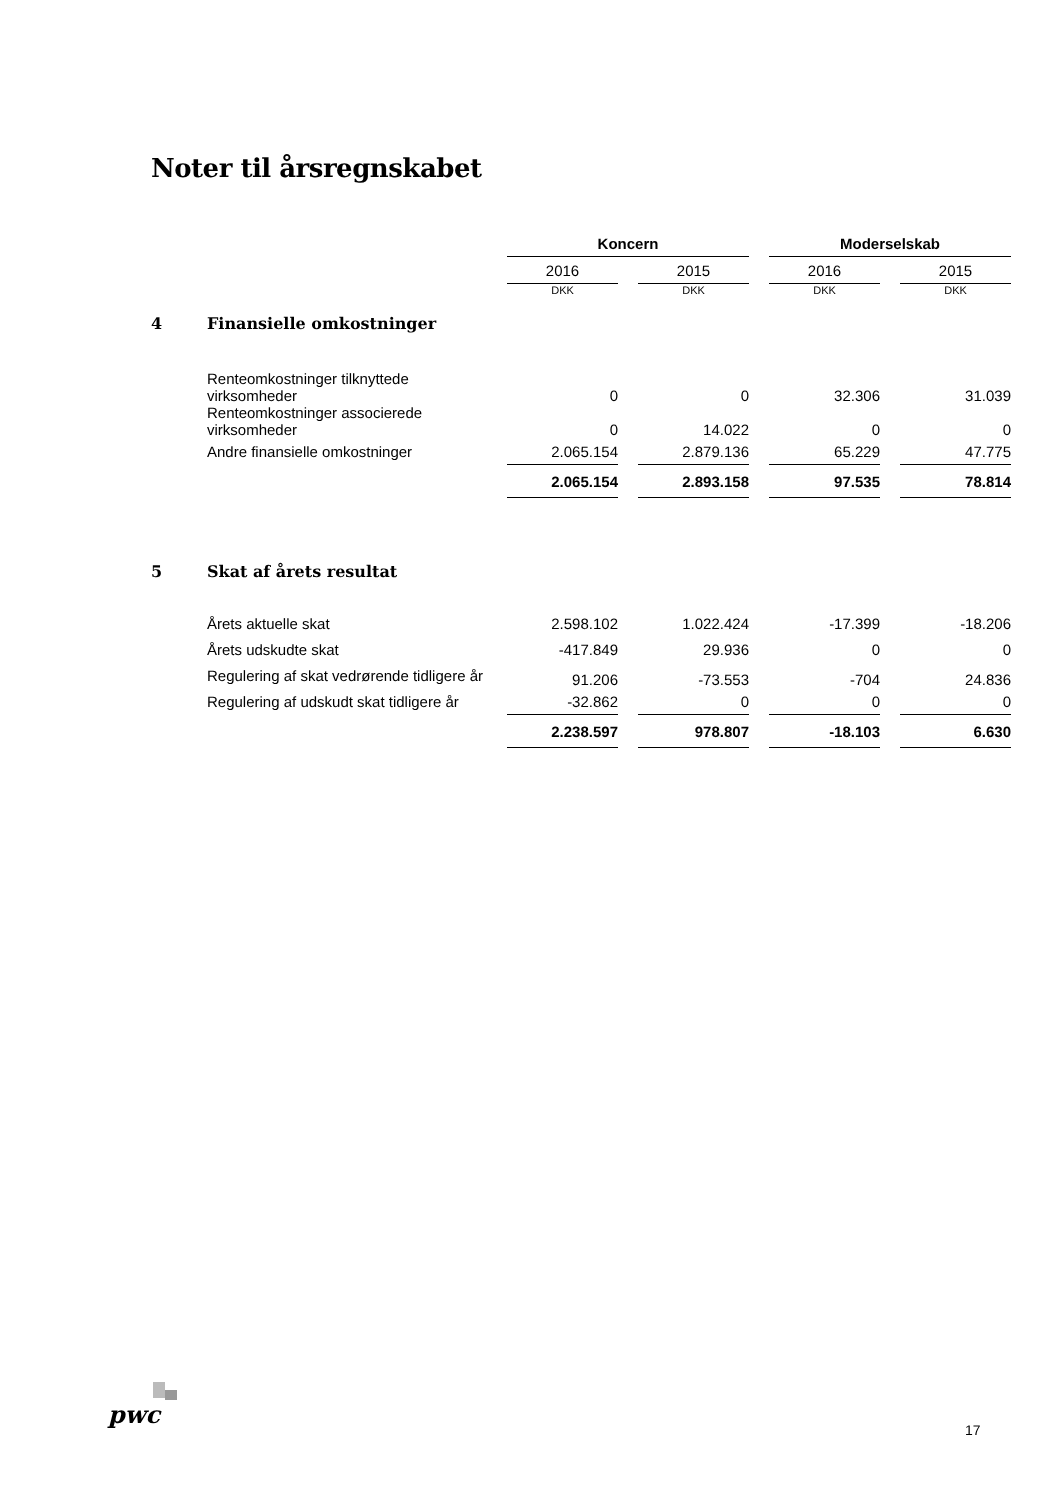Noter til årsregnskabet
| | | Koncern | | Moderselskab | |
| | | 2016 | 2015 | 2016 | 2015 |
| | | DKK | DKK | DKK | DKK |
| 4 | Finansielle omkostninger | | | | |
| | Renteomkostninger tilknyttede virksomheder | 0 | 0 | 32.306 | 31.039 |
| | Renteomkostninger associerede virksomheder | 0 | 14.022 | 0 | 0 |
| | Andre finansielle omkostninger | 2.065.154 | 2.879.136 | 65.229 | 47.775 |
| | | 2.065.154 | 2.893.158 | 97.535 | 78.814 |
| 5 | Skat af årets resultat | | | | |
| | Årets aktuelle skat | 2.598.102 | 1.022.424 | -17.399 | -18.206 |
| | Årets udskudte skat | -417.849 | 29.936 | 0 | 0 |
| | Regulering af skat vedrørende tidligere år | 91.206 | -73.553 | -704 | 24.836 |
| | Regulering af udskudt skat tidligere år | -32.862 | 0 | 0 | 0 |
| | | 2.238.597 | 978.807 | -18.103 | 6.630 |
pwc
17